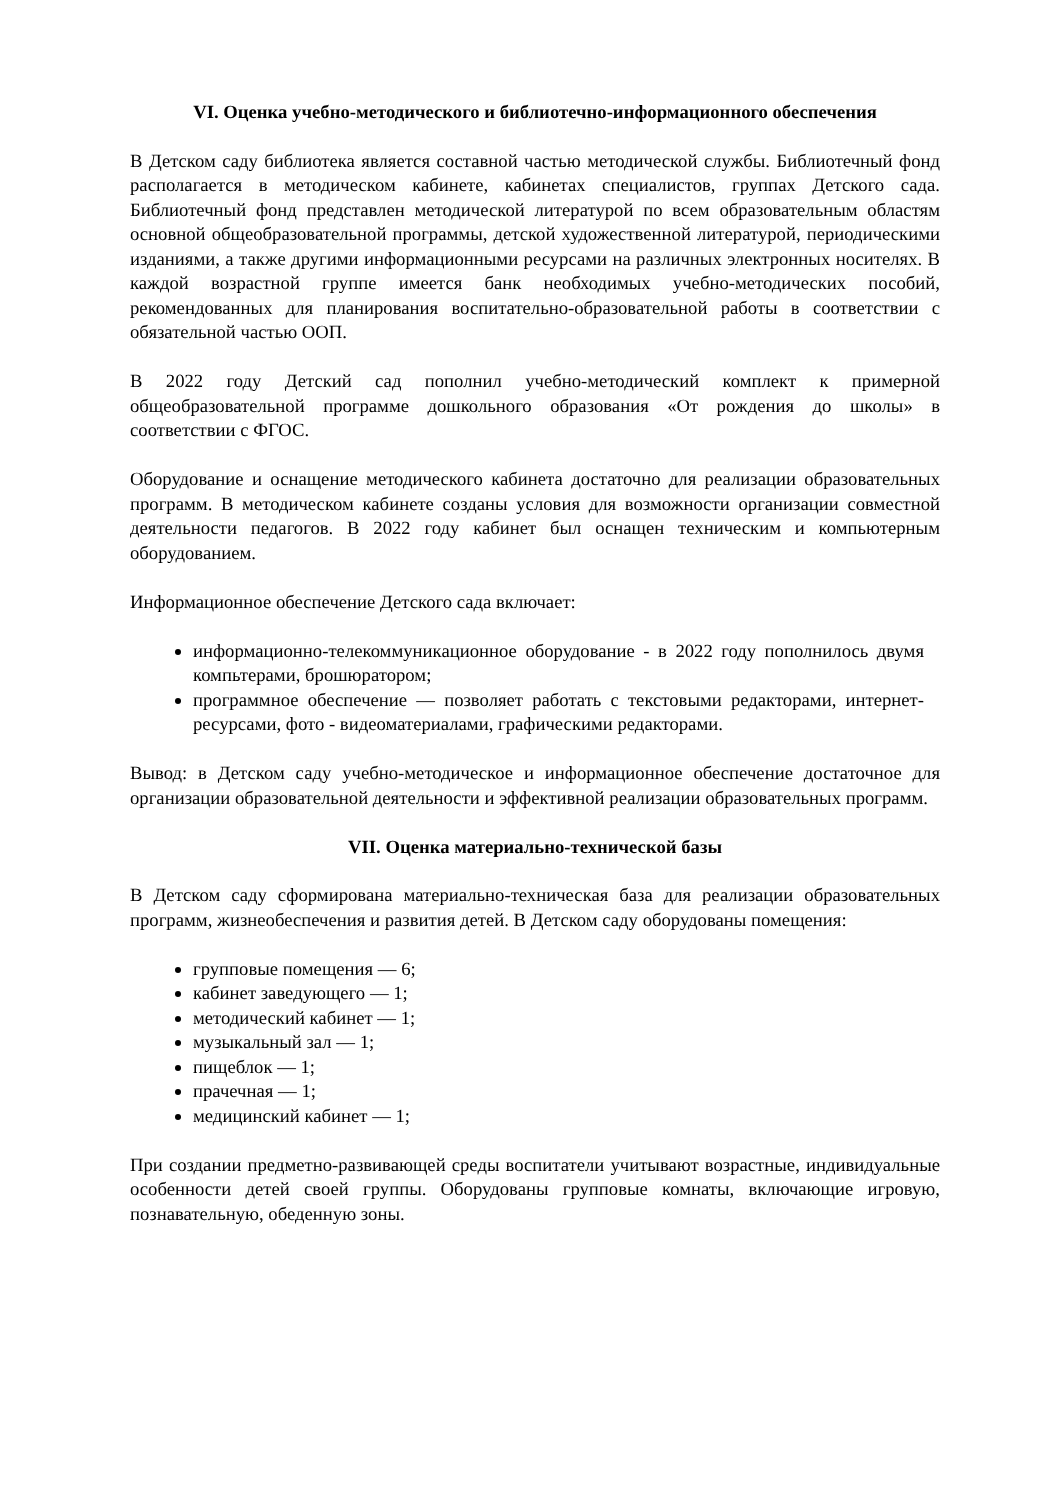VI. Оценка учебно-методического и библиотечно-информационного обеспечения
В Детском саду библиотека является составной частью методической службы. Библиотечный фонд располагается в методическом кабинете, кабинетах специалистов, группах Детского сада. Библиотечный фонд представлен методической литературой по всем образовательным областям основной общеобразовательной программы, детской художественной литературой, периодическими изданиями, а также другими информационными ресурсами на различных электронных носителях. В каждой возрастной группе имеется банк необходимых учебно-методических пособий, рекомендованных для планирования воспитательно-образовательной работы в соответствии с обязательной частью ООП.
В 2022 году Детский сад пополнил учебно-методический комплект к примерной общеобразовательной программе дошкольного образования «От рождения до школы» в соответствии с ФГОС.
Оборудование и оснащение методического кабинета достаточно для реализации образовательных программ. В методическом кабинете созданы условия для возможности организации совместной деятельности педагогов. В 2022 году кабинет был оснащен техническим и компьютерным оборудованием.
Информационное обеспечение Детского сада включает:
информационно-телекоммуникационное оборудование - в 2022 году пополнилось двумя компьтерами, брошюратором;
программное обеспечение — позволяет работать с текстовыми редакторами, интернет-ресурсами, фото - видеоматериалами, графическими редакторами.
Вывод: в Детском саду учебно-методическое и информационное обеспечение достаточное для организации образовательной деятельности и эффективной реализации образовательных программ.
VII. Оценка материально-технической базы
В Детском саду сформирована материально-техническая база для реализации образовательных программ, жизнеобеспечения и развития детей. В Детском саду оборудованы помещения:
групповые помещения — 6;
кабинет заведующего — 1;
методический кабинет — 1;
музыкальный зал — 1;
пищеблок — 1;
прачечная — 1;
медицинский кабинет — 1;
При создании предметно-развивающей среды воспитатели учитывают возрастные, индивидуальные особенности детей своей группы. Оборудованы групповые комнаты, включающие игровую, познавательную, обеденную зоны.